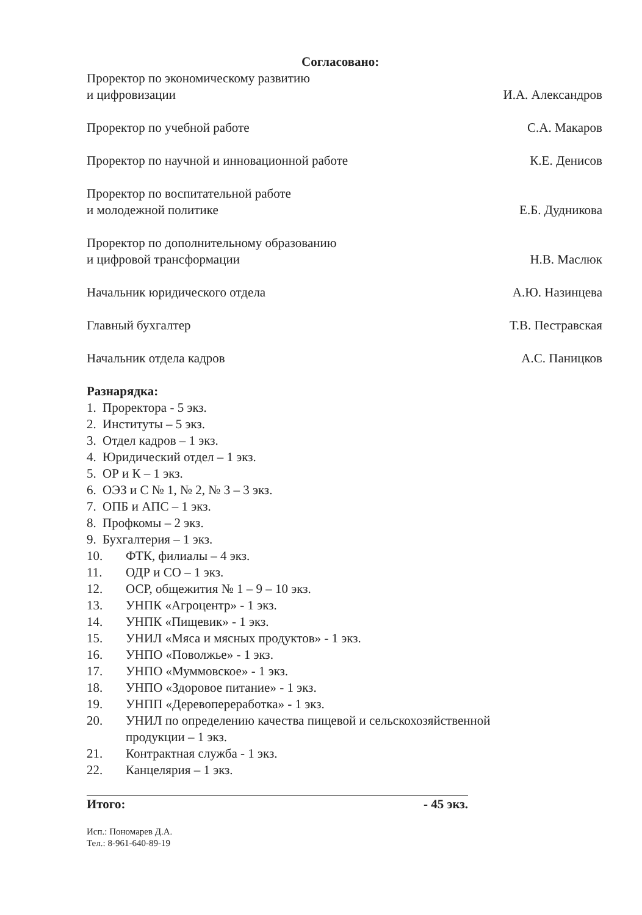Согласовано:
Проректор по экономическому развитию
и цифровизации
И.А. Александров
Проректор по учебной работе
С.А. Макаров
Проректор по научной и инновационной работе
К.Е. Денисов
Проректор по воспитательной работе
и молодежной политике
Е.Б. Дудникова
Проректор по дополнительному образованию
и цифровой трансформации
Н.В. Маслюк
Начальник юридического отдела
А.Ю. Назинцева
Главный бухгалтер
Т.В. Пестравская
Начальник отдела кадров
А.С. Паницков
Разнарядка:
1. Проректора - 5 экз.
2. Институты – 5 экз.
3. Отдел кадров – 1 экз.
4. Юридический отдел – 1 экз.
5. ОР и К – 1 экз.
6. ОЭЗ и С № 1, № 2, № 3 – 3 экз.
7. ОПБ и АПС – 1 экз.
8. Профкомы – 2 экз.
9. Бухгалтерия – 1 экз.
10. ФТК, филиалы – 4 экз.
11. ОДР и СО – 1 экз.
12. ОСР, общежития № 1 – 9 – 10 экз.
13. УНПК «Агроцентр» - 1 экз.
14. УНПК «Пищевик» - 1 экз.
15. УНИЛ «Мяса и мясных продуктов» - 1 экз.
16. УНПО «Поволжье» - 1 экз.
17. УНПО «Муммовское» - 1 экз.
18. УНПО «Здоровое питание» - 1 экз.
19. УНПП «Деревопереработка» - 1 экз.
20. УНИЛ по определению качества пищевой и сельскохозяйственной
продукции – 1 экз.
21. Контрактная служба - 1 экз.
22. Канцелярия – 1 экз.
Итого: - 45 экз.
Исп.: Пономарев Д.А.
Тел.: 8-961-640-89-19